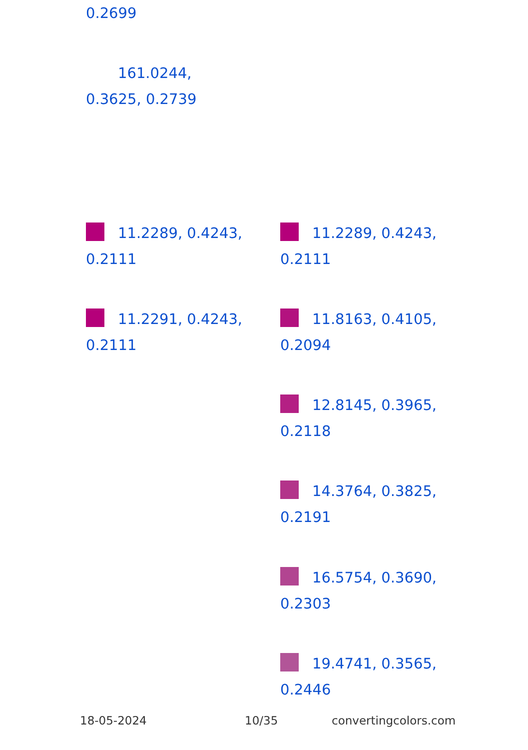0.2699
161.0244, 0.3625, 0.2739
11.2289, 0.4243, 0.2111
11.2291, 0.4243, 0.2111
11.2289, 0.4243, 0.2111
11.8163, 0.4105, 0.2094
12.8145, 0.3965, 0.2118
14.3764, 0.3825, 0.2191
16.5754, 0.3690, 0.2303
19.4741, 0.3565, 0.2446
18-05-2024 10/35 convertingcolors.com